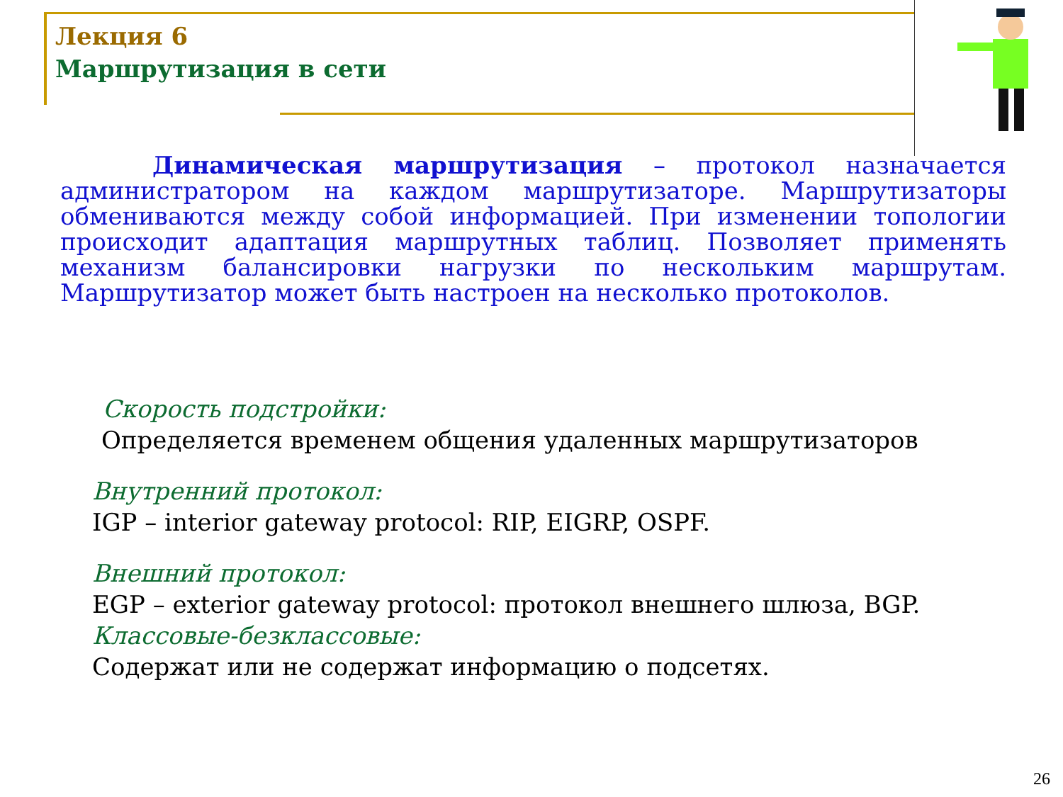Лекция 6
Маршрутизация в сети
Динамическая маршрутизация – протокол назначается администратором на каждом маршрутизаторе. Маршрутизаторы обмениваются между собой информацией. При изменении топологии происходит адаптация маршрутных таблиц. Позволяет применять механизм балансировки нагрузки по нескольким маршрутам. Маршрутизатор может быть настроен на несколько протоколов.
Скорость подстройки:
Определяется временем общения удаленных маршрутизаторов
Внутренний протокол:
IGP – interior gateway protocol: RIP, EIGRP, OSPF.
Внешний протокол:
EGP – exterior gateway protocol: протокол внешнего шлюза, BGP.
Классовые-безклассовые:
Содержат или не содержат информацию о подсетях.
26